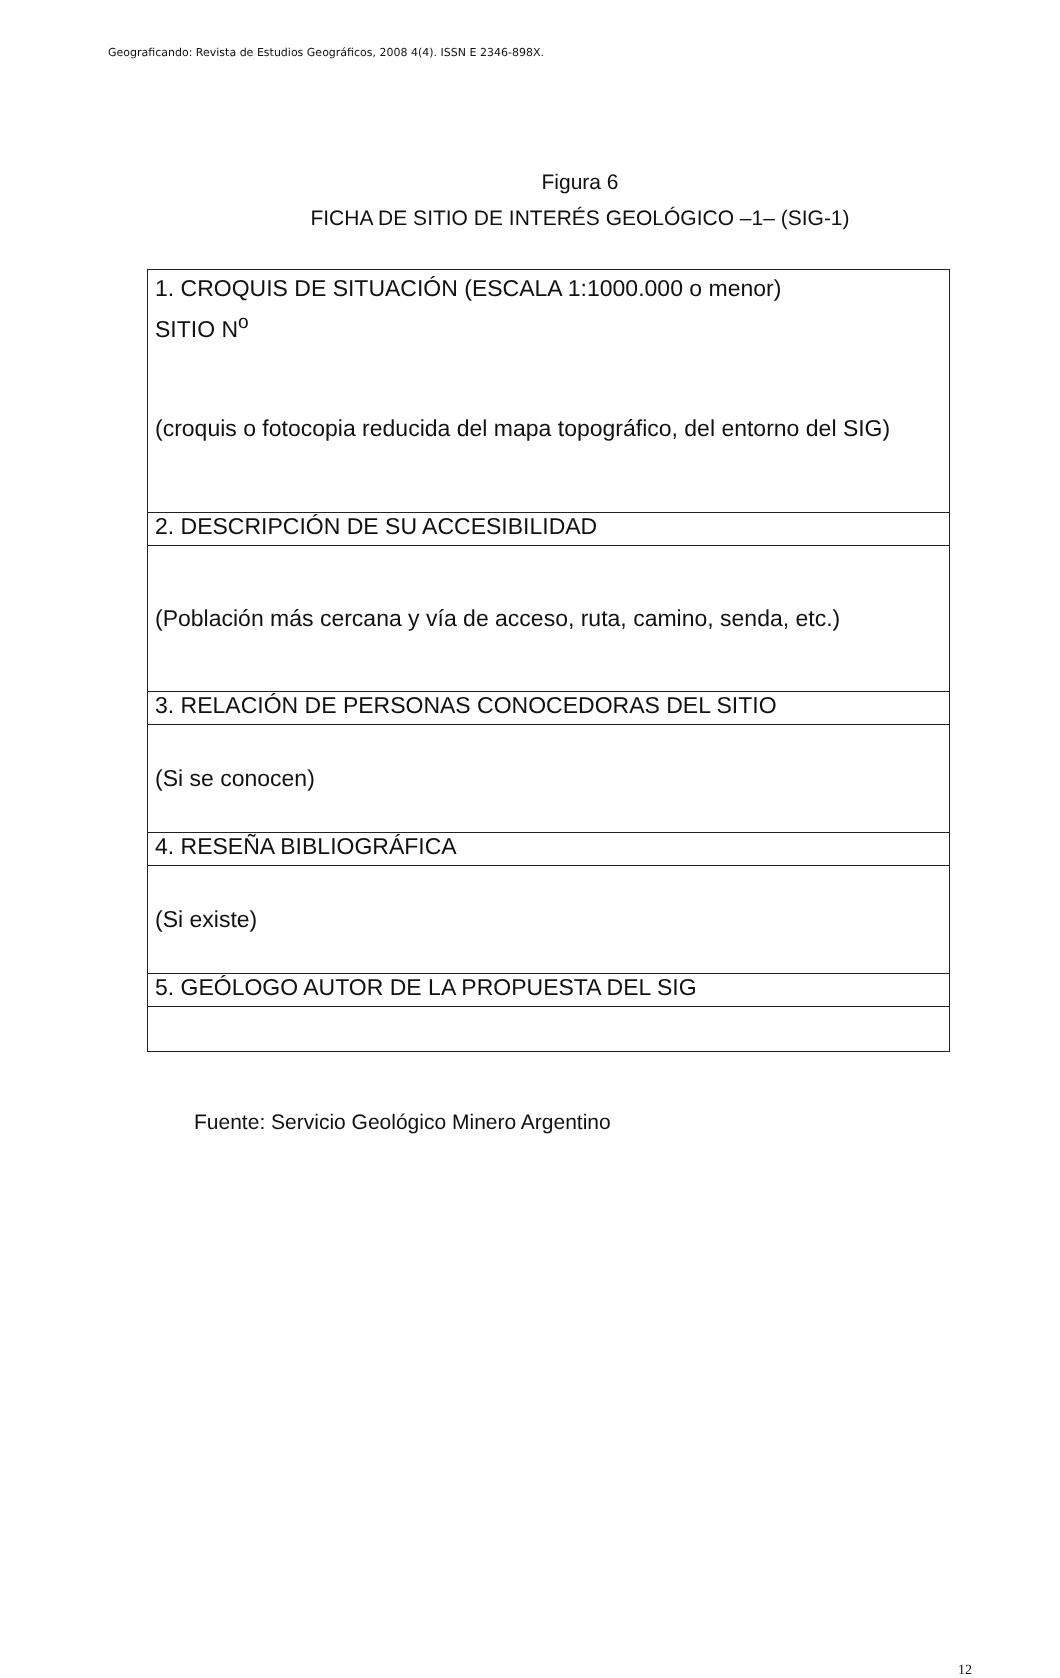Geograficando: Revista de Estudios Geográficos, 2008 4(4). ISSN E 2346-898X.
Figura 6
FICHA DE SITIO DE INTERÉS GEOLÓGICO –1– (SIG-1)
| 1. CROQUIS DE SITUACIÓN (ESCALA 1:1000.000 o menor) SITIO N<sup>o</sup> (croquis o fotocopia reducida del mapa topográfico, del entorno del SIG) |
| 2. DESCRIPCIÓN DE SU ACCESIBILIDAD |
| (Población más cercana y vía de acceso, ruta, camino, senda, etc.) |
| 3. RELACIÓN DE PERSONAS CONOCEDORAS DEL SITIO |
| (Si se conocen) |
| 4. RESEÑA BIBLIOGRÁFICA |
| (Si existe) |
| 5. GEÓLOGO AUTOR DE LA PROPUESTA DEL SIG |
Fuente: Servicio Geológico Minero Argentino
12